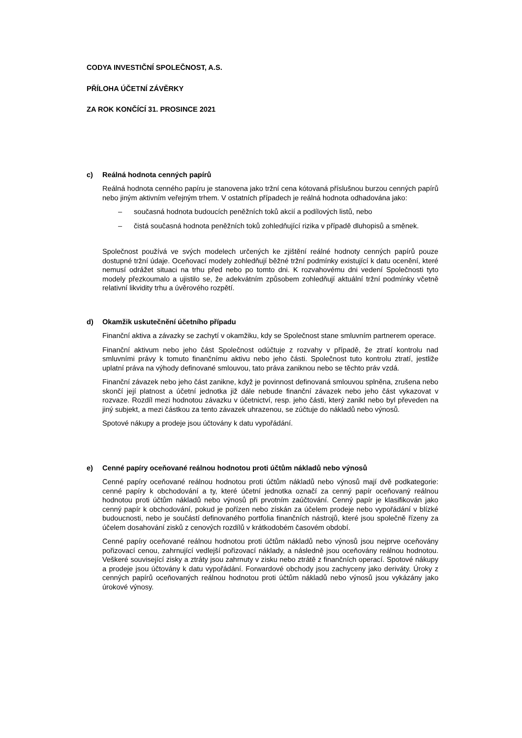CODYA INVESTIČNÍ SPOLEČNOST, A.S.
PŘÍLOHA ÚČETNÍ ZÁVĚRKY
ZA ROK KONČÍCÍ 31. PROSINCE 2021
c) Reálná hodnota cenných papírů
Reálná hodnota cenného papíru je stanovena jako tržní cena kótovaná příslušnou burzou cenných papírů nebo jiným aktivním veřejným trhem. V ostatních případech je reálná hodnota odhadována jako:
– současná hodnota budoucích peněžních toků akcií a podílových listů, nebo
– čistá současná hodnota peněžních toků zohledňující rizika v případě dluhopisů a směnek.
Společnost používá ve svých modelech určených ke zjištění reálné hodnoty cenných papírů pouze dostupné tržní údaje. Oceňovací modely zohledňují běžné tržní podmínky existující k datu ocenění, které nemusí odrážet situaci na trhu před nebo po tomto dni. K rozvahovému dni vedení Společnosti tyto modely přezkoumalo a ujistilo se, že adekvátním způsobem zohledňují aktuální tržní podmínky včetně relativní likvidity trhu a úvěrového rozpětí.
d) Okamžik uskutečnění účetního případu
Finanční aktiva a závazky se zachytí v okamžiku, kdy se Společnost stane smluvním partnerem operace.
Finanční aktivum nebo jeho část Společnost odúčtuje z rozvahy v případě, že ztratí kontrolu nad smluvními právy k tomuto finančnímu aktivu nebo jeho části. Společnost tuto kontrolu ztratí, jestliže uplatní práva na výhody definované smlouvou, tato práva zaniknou nebo se těchto práv vzdá.
Finanční závazek nebo jeho část zanikne, když je povinnost definovaná smlouvou splněna, zrušena nebo skončí její platnost a účetní jednotka již dále nebude finanční závazek nebo jeho část vykazovat v rozvaze. Rozdíl mezi hodnotou závazku v účetnictví, resp. jeho části, který zanikl nebo byl převeden na jiný subjekt, a mezi částkou za tento závazek uhrazenou, se zúčtuje do nákladů nebo výnosů.
Spotové nákupy a prodeje jsou účtovány k datu vypořádání.
e) Cenné papíry oceňované reálnou hodnotou proti účtům nákladů nebo výnosů
Cenné papíry oceňované reálnou hodnotou proti účtům nákladů nebo výnosů mají dvě podkategorie: cenné papíry k obchodování a ty, které účetní jednotka označí za cenný papír oceňovaný reálnou hodnotou proti účtům nákladů nebo výnosů při prvotním zaúčtování. Cenný papír je klasifikován jako cenný papír k obchodování, pokud je pořízen nebo získán za účelem prodeje nebo vypořádání v blízké budoucnosti, nebo je součástí definovaného portfolia finančních nástrojů, které jsou společně řízeny za účelem dosahování zisků z cenových rozdílů v krátkodobém časovém období.
Cenné papíry oceňované reálnou hodnotou proti účtům nákladů nebo výnosů jsou nejprve oceňovány pořizovací cenou, zahrnující vedlejší pořizovací náklady, a následně jsou oceňovány reálnou hodnotou. Veškeré související zisky a ztráty jsou zahrnuty v zisku nebo ztrátě z finančních operací. Spotové nákupy a prodeje jsou účtovány k datu vypořádání. Forwardové obchody jsou zachyceny jako deriváty. Úroky z cenných papírů oceňovaných reálnou hodnotou proti účtům nákladů nebo výnosů jsou vykázány jako úrokové výnosy.